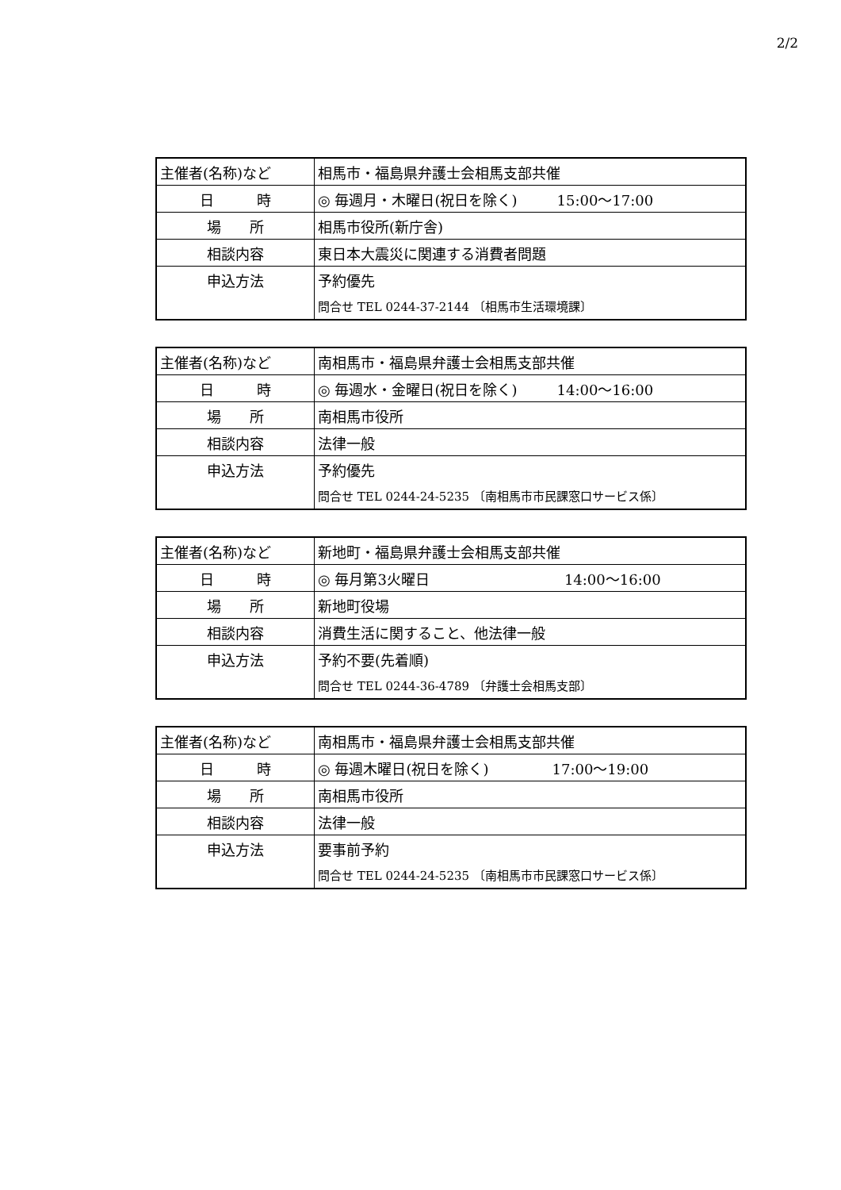2/2
| 主催者(名称)など | 相馬市・福島県弁護士会相馬支部共催 |
| 日 時 | ◎ 毎週月・木曜日(祝日を除く) 15:00～17:00 |
| 場 所 | 相馬市役所(新庁舎) |
| 相談内容 | 東日本大震災に関連する消費者問題 |
| 申込方法 | 予約優先 |
| | 問合せ TEL 0244-37-2144 〔相馬市生活環境課〕 |
| 主催者(名称)など | 南相馬市・福島県弁護士会相馬支部共催 |
| 日 時 | ◎ 毎週水・金曜日(祝日を除く) 14:00～16:00 |
| 場 所 | 南相馬市役所 |
| 相談内容 | 法律一般 |
| 申込方法 | 予約優先 |
| | 問合せ TEL 0244-24-5235 〔南相馬市市民課窓口サービス係〕 |
| 主催者(名称)など | 新地町・福島県弁護士会相馬支部共催 |
| 日 時 | ◎ 毎月第3火曜日 14:00～16:00 |
| 場 所 | 新地町役場 |
| 相談内容 | 消費生活に関すること、他法律一般 |
| 申込方法 | 予約不要(先着順) |
| | 問合せ TEL 0244-36-4789 〔弁護士会相馬支部〕 |
| 主催者(名称)など | 南相馬市・福島県弁護士会相馬支部共催 |
| 日 時 | ◎ 毎週木曜日(祝日を除く) 17:00～19:00 |
| 場 所 | 南相馬市役所 |
| 相談内容 | 法律一般 |
| 申込方法 | 要事前予約 |
| | 問合せ TEL 0244-24-5235 〔南相馬市市民課窓口サービス係〕 |